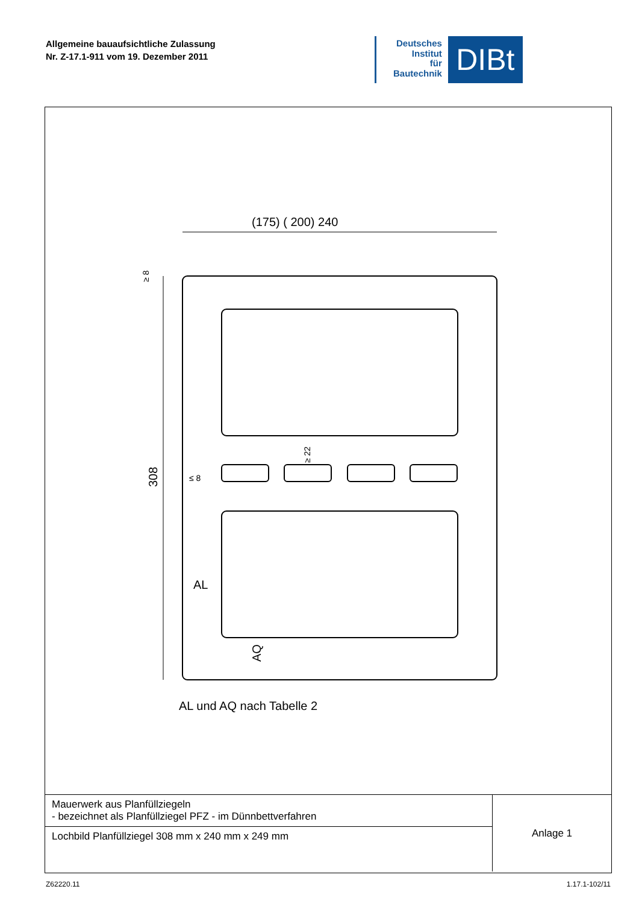Allgemeine bauaufsichtliche Zulassung
Nr. Z-17.1-911 vom 19. Dezember 2011
Deutsches
Institut
für
Bautechnik
DIBt
(175) ( 200) 240
308
AL
AQ
≥ 22
≤ 8
≥ 8
AL und AQ nach Tabelle 2
| Mauerwerk aus Planfüllziegeln - bezeichnet als Planfüllziegel PFZ - im Dünnbettverfahren | Anlage 1 |
| Lochbild Planfüllziegel 308 mm x 240 mm x 249 mm | |
Z62220.11 1.17.1-102/11